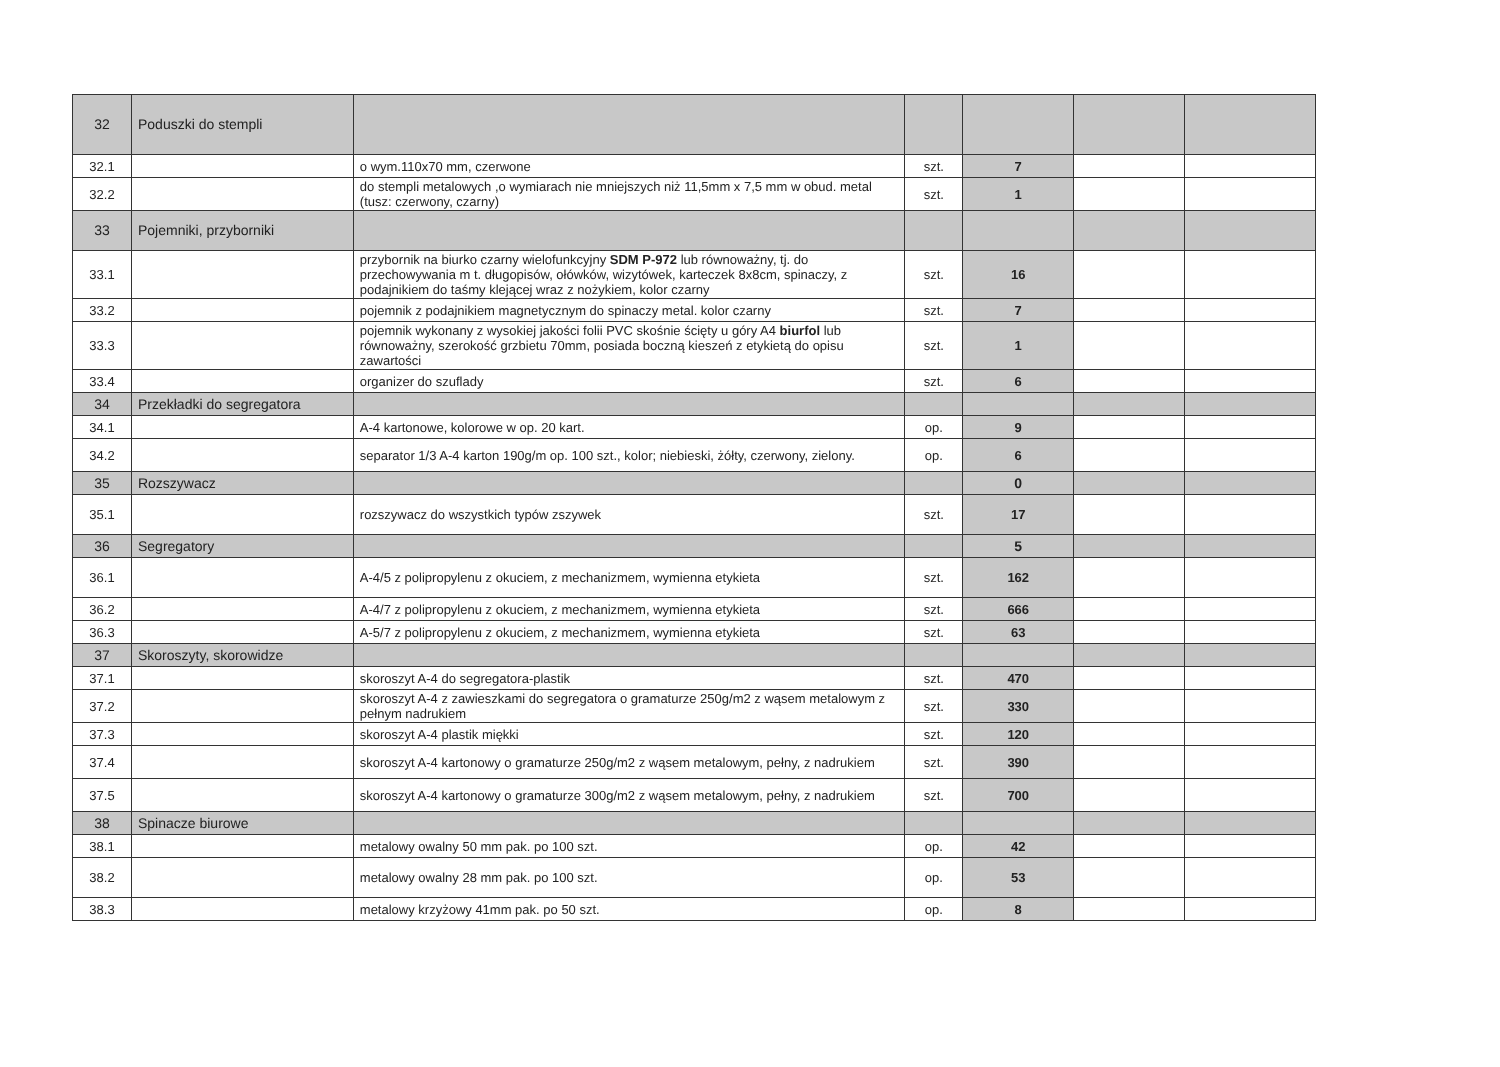| 32 | Poduszki do stempli | | | | | |
| 32.1 | | o wym.110x70 mm, czerwone | szt. | 7 | | |
| 32.2 | | do stempli metalowych ,o wymiarach nie mniejszych niż 11,5mm x 7,5 mm w obud. metal (tusz: czerwony, czarny) | szt. | 1 | | |
| 33 | Pojemniki, przyborniki | | | | | |
| 33.1 | | przybornik na biurko czarny wielofunkcyjny SDM P-972 lub równoważny, tj. do przechowywania m t. długopisów, ołówków, wizytówek, karteczek 8x8cm, spinaczy, z podajnikiem do taśmy klejącej wraz z nożykiem, kolor czarny | szt. | 16 | | |
| 33.2 | | pojemnik z podajnikiem magnetycznym do spinaczy metal. kolor czarny | szt. | 7 | | |
| 33.3 | | pojemnik wykonany z wysokiej jakości folii PVC skośnie ścięty u góry A4 biurfol lub równoważny, szerokość grzbietu 70mm, posiada boczną kieszeń z etykietą do opisu zawartości | szt. | 1 | | |
| 33.4 | | organizer do szuflady | szt. | 6 | | |
| 34 | Przekładki do segregatora | | | | | |
| 34.1 | | A-4 kartonowe, kolorowe w op. 20 kart. | op. | 9 | | |
| 34.2 | | separator 1/3 A-4 karton 190g/m op. 100 szt., kolor; niebieski, żółty, czerwony, zielony. | op. | 6 | | |
| 35 | Rozszywacz | | | 0 | | |
| 35.1 | | rozszywacz do wszystkich typów zszywek | szt. | 17 | | |
| 36 | Segregatory | | | 5 | | |
| 36.1 | | A-4/5 z polipropylenu z okuciem, z mechanizmem, wymienna etykieta | szt. | 162 | | |
| 36.2 | | A-4/7 z polipropylenu z okuciem, z mechanizmem, wymienna etykieta | szt. | 666 | | |
| 36.3 | | A-5/7 z polipropylenu z okuciem, z mechanizmem, wymienna etykieta | szt. | 63 | | |
| 37 | Skoroszyty, skorowidze | | | | | |
| 37.1 | | skoroszyt A-4 do segregatora-plastik | szt. | 470 | | |
| 37.2 | | skoroszyt A-4 z zawieszkami do segregatora o gramaturze 250g/m2 z wąsem metalowym z pełnym nadrukiem | szt. | 330 | | |
| 37.3 | | skoroszyt A-4 plastik miękki | szt. | 120 | | |
| 37.4 | | skoroszyt A-4 kartonowy o gramaturze 250g/m2 z wąsem metalowym, pełny, z nadrukiem | szt. | 390 | | |
| 37.5 | | skoroszyt A-4 kartonowy o gramaturze 300g/m2 z wąsem metalowym, pełny, z nadrukiem | szt. | 700 | | |
| 38 | Spinacze biurowe | | | | | |
| 38.1 | | metalowy owalny 50 mm pak. po 100 szt. | op. | 42 | | |
| 38.2 | | metalowy owalny 28 mm pak. po 100 szt. | op. | 53 | | |
| 38.3 | | metalowy krzyżowy 41mm pak. po 50 szt. | op. | 8 | | |